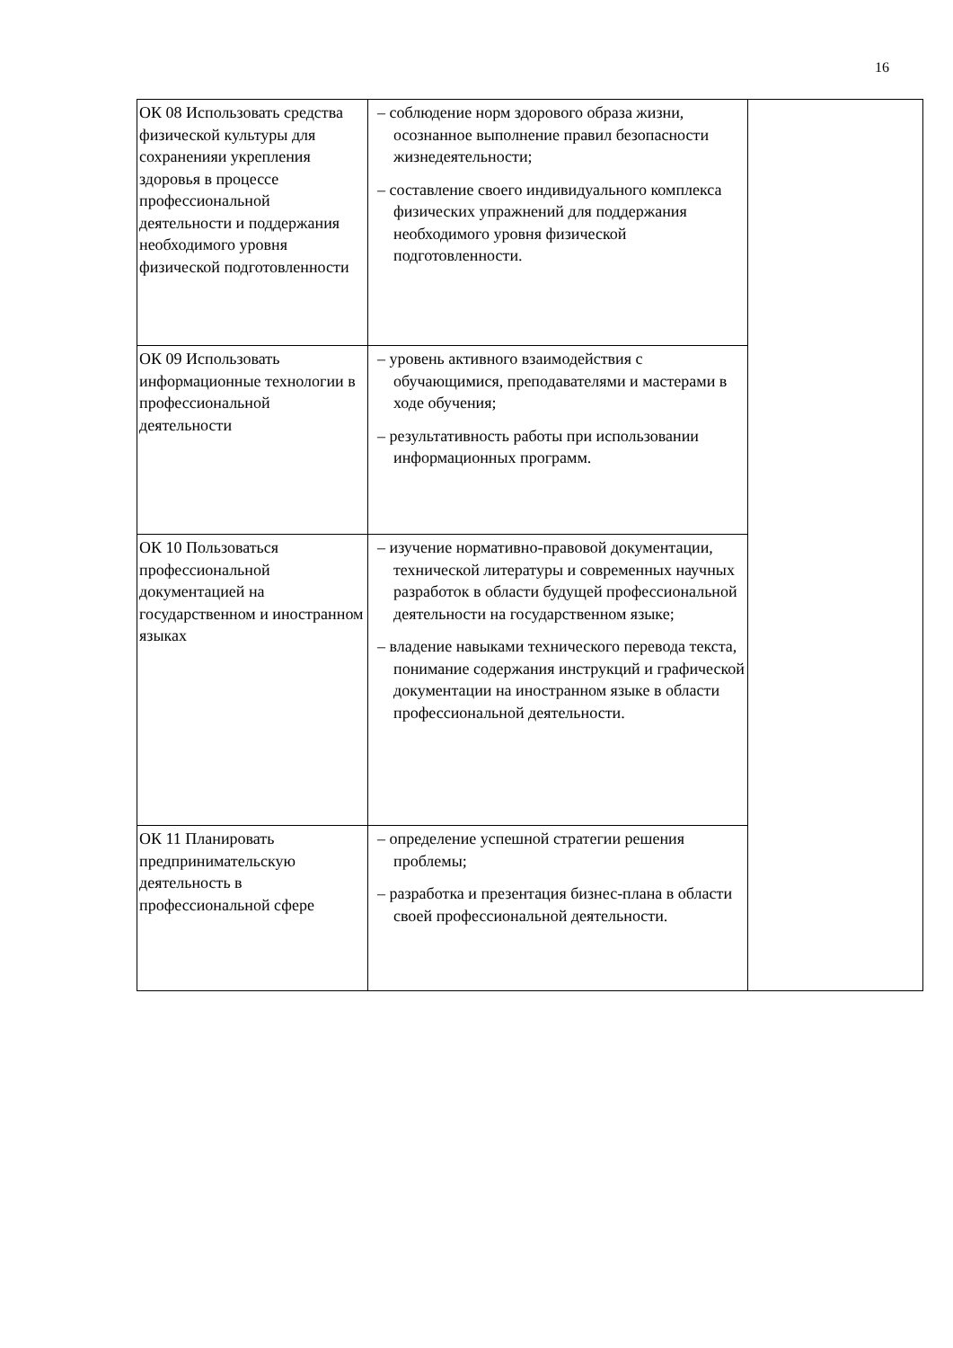16
| ОК 08 Использовать средства физической культуры для сохраненияи укрепления здоровья в процессе профессиональной деятельности и поддержания необходимого уровня физической подготовленности | – соблюдение норм здорового образа жизни, осознанное выполнение правил безопасности жизнедеятельности; – составление своего индивидуального комплекса физических упражнений для поддержания необходимого уровня физической подготовленности. | |
| ОК 09 Использовать информационные технологии в профессиональной деятельности | – уровень активного взаимодействия с обучающимися, преподавателями и мастерами в ходе обучения; – результативность работы при использовании информационных программ. | |
| ОК 10 Пользоваться профессиональной документацией на государственном и иностранном языках | – изучение нормативно-правовой документации, технической литературы и современных научных разработок в области будущей профессиональной деятельности на государственном языке; – владение навыками технического перевода текста, понимание содержания инструкций и графической документации на иностранном языке в области профессиональной деятельности. | |
| ОК 11 Планировать предпринимательскую деятельность в профессиональной сфере | – определение успешной стратегии решения проблемы; – разработка и презентация бизнес-плана в области своей профессиональной деятельности. | |